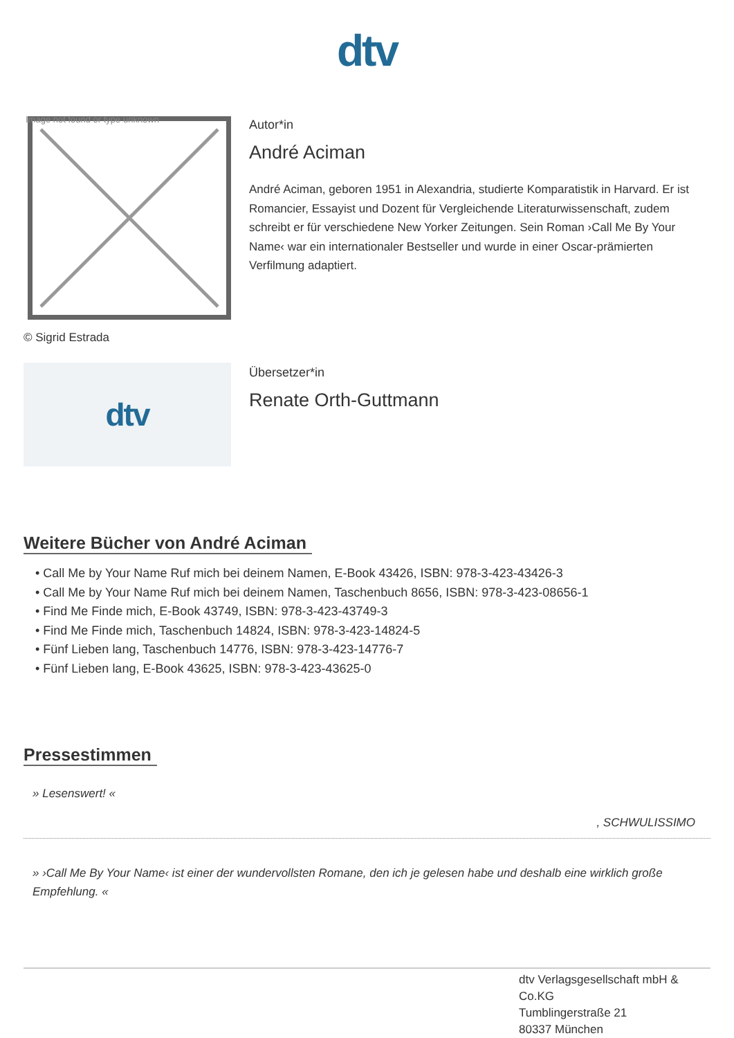dtv
Image not found or type unknown
© Sigrid Estrada
Autor*in
André Aciman
André Aciman, geboren 1951 in Alexandria, studierte Komparatistik in Harvard. Er ist Romancier, Essayist und Dozent für Vergleichende Literaturwissenschaft, zudem schreibt er für verschiedene New Yorker Zeitungen. Sein Roman ›Call Me By Your Name‹ war ein internationaler Bestseller und wurde in einer Oscar-prämierten Verfilmung adaptiert.
dtv
Übersetzer*in
Renate Orth-Guttmann
Weitere Bücher von André Aciman
• Call Me by Your Name Ruf mich bei deinem Namen, E-Book 43426, ISBN: 978-3-423-43426-3
• Call Me by Your Name Ruf mich bei deinem Namen, Taschenbuch 8656, ISBN: 978-3-423-08656-1
• Find Me Finde mich, E-Book 43749, ISBN: 978-3-423-43749-3
• Find Me Finde mich, Taschenbuch 14824, ISBN: 978-3-423-14824-5
• Fünf Lieben lang, Taschenbuch 14776, ISBN: 978-3-423-14776-7
• Fünf Lieben lang, E-Book 43625, ISBN: 978-3-423-43625-0
Pressestimmen
» Lesenswert! «
, SCHWULISSIMO
» ›Call Me By Your Name‹ ist einer der wundervollsten Romane, den ich je gelesen habe und deshalb eine wirklich große Empfehlung. «
dtv Verlagsgesellschaft mbH &
Co.KG
Tumblingerstraße 21
80337 München